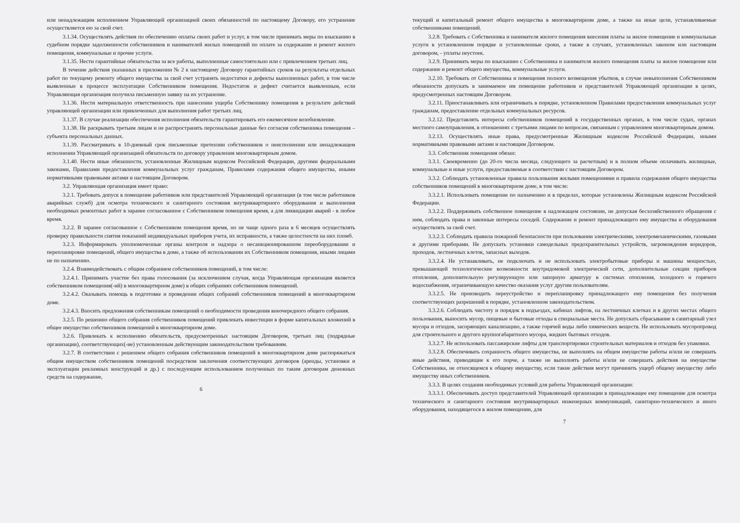или ненадлежащим исполнением Управляющей организацией своих обязанностей по настоящему Договору, его устранение осуществляется ею за свой счет.
3.1.34. Осуществлять действия по обеспечению оплаты своих работ и услуг, в том числе принимать меры по взысканию в судебном порядке задолженности собственников и нанимателей жилых помещений по оплате за содержание и ремонт жилого помещения, коммунальные и прочие услуги.
3.1.35. Нести гарантийные обязательства за все работы, выполненные самостоятельно или с привлечением третьих лиц.
В течение действия указанных в приложении № 2 к настоящему Договору гарантийных сроков на результаты отдельных работ по текущему ремонту общего имущества за свой счет устранять недостатки и дефекты выполненных работ, в том числе выявленные в процессе эксплуатации Собственником помещения. Недостаток и дефект считается выявленным, если Управляющая организация получила письменную заявку на их устранение.
3.1.36. Нести материальную ответственность при нанесении ущерба Собственнику помещения в результате действий управляющей организации или привлеченных для выполнения работ третьих лиц.
3.1.37. В случае реализации обеспечения исполнения обязательств гарантировать его ежемесячное возобновление.
3.1.38. Не раскрывать третьим лицам и не распространять персональные данные без согласия собственника помещения – субъекта персональных данных.
3.1.39. Рассматривать в 10-дневный срок письменные претензии собственников о неисполнении или ненадлежащем исполнении Управляющей организацией обязательств по договору управления многоквартирным домом.
3.1.40. Нести иные обязанности, установленные Жилищным кодексом Российской Федерации, другими федеральными законами, Правилами предоставления коммунальных услуг гражданам, Правилами содержания общего имущества, иными нормативными правовыми актами и настоящим Договором.
3.2. Управляющая организация имеет право:
3.2.1. Требовать допуск в помещение работников или представителей Управляющей организации (в том числе работников аварийных служб) для осмотра технического и санитарного состояния внутриквартирного оборудования и выполнения необходимых ремонтных работ в заранее согласованное с Собственником помещения время, а для ликвидации аварий - в любое время.
3.2.2. В заранее согласованное с Собственником помещения время, но не чаще одного раза в 6 месяцев осуществлять проверку правильности снятия показаний индивидуальных приборов учета, их исправности, а также целостности на них пломб.
3.2.3. Информировать уполномоченные органы контроля и надзора о несанкционированном переоборудовании и перепланировке помещений, общего имущества в доме, а также об использовании их Собственником помещения, иными лицами не по назначению.
3.2.4. Взаимодействовать с общим собранием собственников помещений, в том числе:
3.2.4.1. Принимать участие без права голосования (за исключением случая, когда Управляющая организация является собственником помещения(-ий) в многоквартирном доме) в общих собраниях собственников помещений.
3.2.4.2. Оказывать помощь в подготовке и проведении общих собраний собственников помещений в многоквартирном доме.
3.2.4.3. Вносить предложения собственникам помещений о необходимости проведения внеочередного общего собрания.
3.2.5. По решению общего собрания собственников помещений привлекать инвестиции в форме капитальных вложений в общее имущество собственников помещений в многоквартирном доме.
3.2.6. Привлекать к исполнению обязательств, предусмотренных настоящим Договором, третьих лиц (подрядные организации), соответствующих(-ие) установленным действующим законодательством требованиям.
3.2.7. В соответствии с решением общего собрания собственников помещений в многоквартирном доме распоряжаться общим имуществом собственников помещений посредством заключения соответствующих договоров (аренды, установки и эксплуатации рекламных конструкций и др.) с последующим использованием полученных по таким договорам денежных средств на содержание,
6
текущий и капитальный ремонт общего имущества в многоквартирном доме, а также на иные цели, устанавливаемые собственниками помещений.
3.2.8. Требовать с Собственника и нанимателя жилого помещения внесения платы за жилое помещение и коммунальные услуги в установленном порядке и установленные сроки, а также в случаях, установленных законом или настоящим договором, - уплаты неустоек.
3.2.9. Принимать меры по взысканию с Собственника и нанимателя жилого помещения платы за жилое помещение или содержание и ремонт общего имущества, коммунальные услуги.
3.2.10. Требовать от Собственника и помещения полного возмещения убытков, в случае невыполнения Собственником обязанности допускать в занимаемое им помещение работников и представителей Управляющей организации в целях, предусмотренных настоящим Договором.
3.2.11. Приостанавливать или ограничивать в порядке, установленном Правилами предоставления коммунальных услуг гражданам, предоставление отдельных коммунальных ресурсов.
3.2.12. Представлять интересы собственников помещений в государственных органах, в том числе судах, органах местного самоуправления, в отношениях с третьими лицами по вопросам, связанным с управлением многоквартирным домом.
3.2.13. Осуществлять иные права, предусмотренные Жилищным кодексом Российской Федерации, иными нормативными правовыми актами и настоящим Договором.
3.3. Собственник помещения обязан:
3.3.1. Своевременно (до 20-го числа месяца, следующего за расчетным) и в полном объеме оплачивать жилищные, коммунальные и иные услуги, предоставляемые в соответствии с настоящим Договором.
3.3.2. Соблюдать установленные правила пользования жилыми помещениями и правила содержания общего имущества собственников помещений в многоквартирном доме, в том числе:
3.3.2.1. Использовать помещение по назначению и в пределах, которые установлены Жилищным кодексом Российской Федерации.
3.3.2.2. Поддерживать собственное помещение в надлежащем состоянии, не допуская бесхозяйственного обращения с ним, соблюдать права и законные интересы соседей. Содержание и ремонт принадлежащего ему имущества и оборудования осуществлять за свой счет.
3.3.2.3. Соблюдать правила пожарной безопасности при пользовании электрическими, электромеханическими, газовыми и другими приборами. Не допускать установки самодельных предохранительных устройств, загромождения коридоров, проходов, лестничных клеток, запасных выходов.
3.3.2.4. Не устанавливать, не подключать и не использовать электробытовые приборы и машины мощностью, превышающей технологические возможности внутридомовой электрической сети, дополнительные секции приборов отопления, дополнительную регулирующую или запорную арматуру в системах отопления, холодного и горячего водоснабжения, ограничивающую качество оказания услуг другим пользователям.
3.3.2.5. Не производить переустройство и перепланировку принадлежащего ему помещения без получения соответствующих разрешений в порядке, установленном законодательством.
3.3.2.6. Соблюдать чистоту и порядок в подъездах, кабинах лифтов, на лестничных клетках и в других местах общего пользования, выносить мусор, пищевые и бытовые отходы в специальные места. Не допускать сбрасывание в санитарный узел мусора и отходов, засоряющих канализацию, а также горячей воды либо химических веществ. Не использовать мусоропровод для строительного и другого крупногабаритного мусора, жидких бытовых отходов.
3.3.2.7. Не использовать пассажирские лифты для транспортировки строительных материалов и отходов без упаковки.
3.3.2.8. Обеспечивать сохранность общего имущества, не выполнять на общем имуществе работы и/или не совершать иные действия, приводящие к его порче, а также не выполнять работы и/или не совершать действия на имуществе Собственника, не относящемся к общему имуществу, если такие действия могут причинить ущерб общему имуществу либо имуществу иных собственников.
3.3.3. В целях создания необходимых условий для работы Управляющей организации:
3.3.3.1. Обеспечивать доступ представителей Управляющей организации в принадлежащее ему помещение для осмотра технического и санитарного состояния внутриквартирных инженерных коммуникаций, санитарно-технического и иного оборудования, находящегося в жилом помещении, для
7